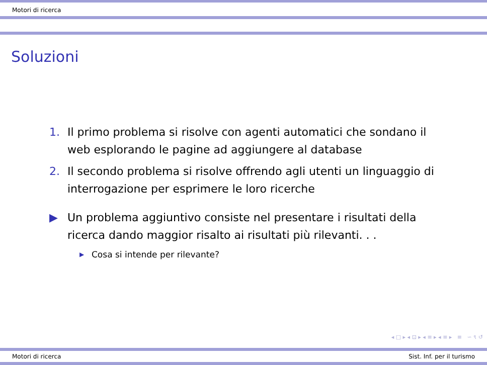Motori di ricerca
Soluzioni
1. Il primo problema si risolve con agenti automatici che sondano il web esplorando le pagine ad aggiungere al database
2. Il secondo problema si risolve offrendo agli utenti un linguaggio di interrogazione per esprimere le loro ricerche
▶ Un problema aggiuntivo consiste nel presentare i risultati della ricerca dando maggior risalto ai risultati più rilevanti. . .
▶ Cosa si intende per rilevante?
◂ □ ▸ ◂ ⊡ ▸ ◂ ≡ ▸ ◂ ≡ ▸ ≡ ∽ ९ ↺
Motori di ricerca Sist. Inf. per il turismo